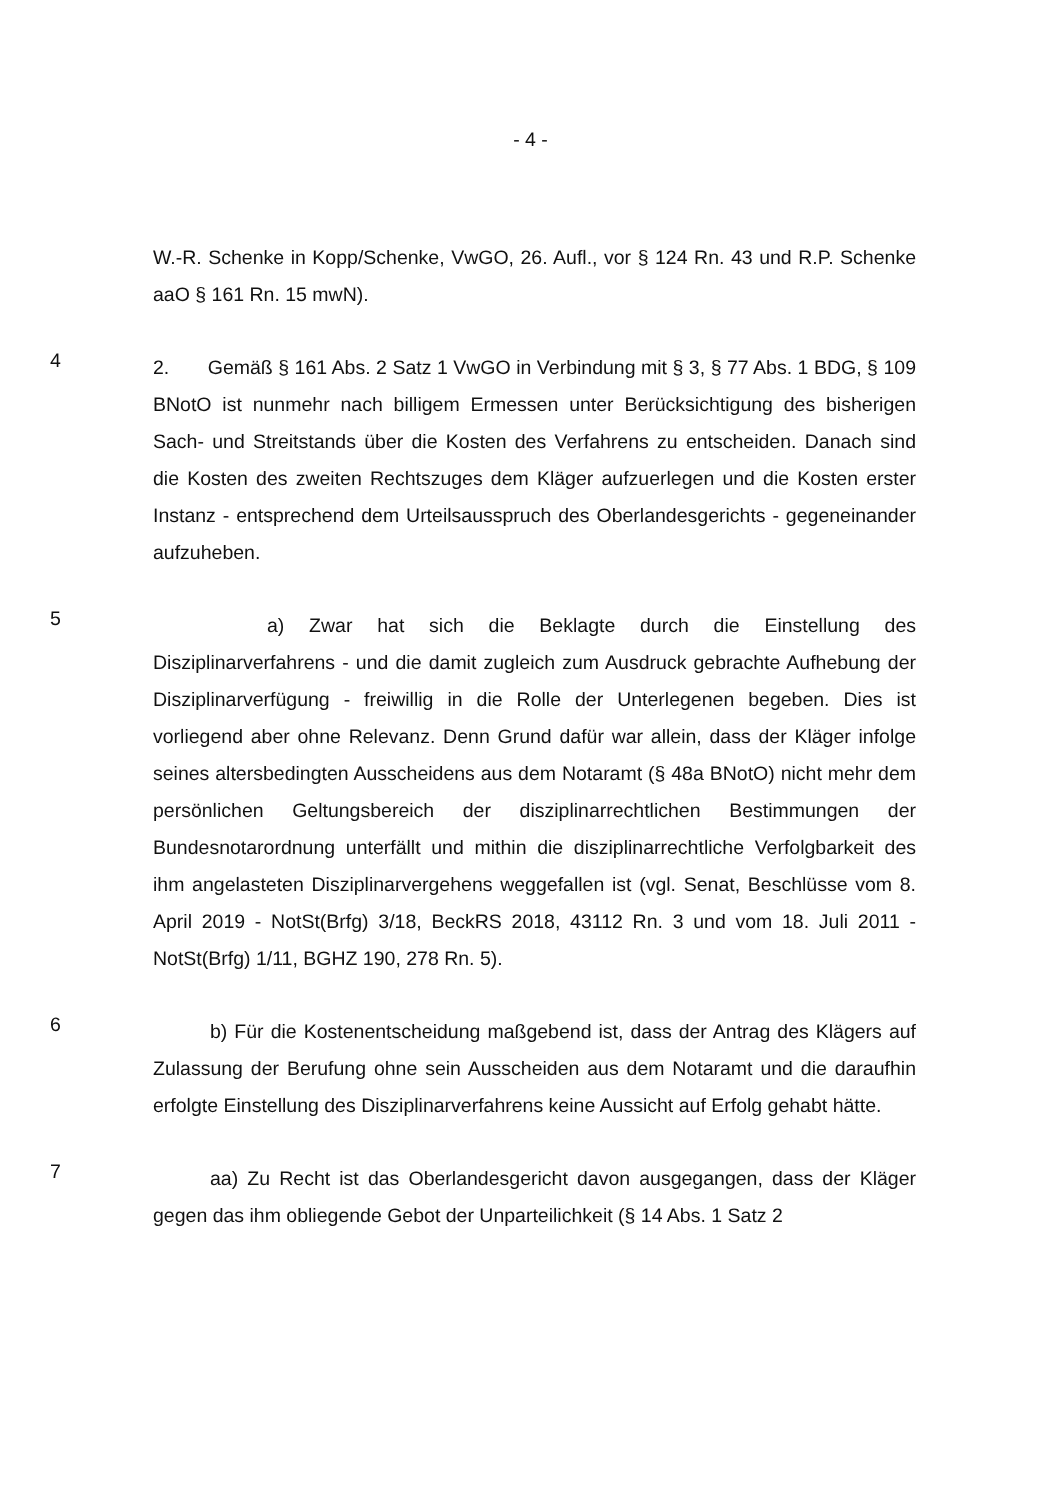- 4 -
W.-R. Schenke in Kopp/Schenke, VwGO, 26. Aufl., vor § 124 Rn. 43 und R.P. Schenke aaO § 161 Rn. 15 mwN).
4
2. Gemäß § 161 Abs. 2 Satz 1 VwGO in Verbindung mit § 3, § 77 Abs. 1 BDG, § 109 BNotO ist nunmehr nach billigem Ermessen unter Berücksichtigung des bisherigen Sach- und Streitstands über die Kosten des Verfahrens zu entscheiden. Danach sind die Kosten des zweiten Rechtszuges dem Kläger aufzuerlegen und die Kosten erster Instanz - entsprechend dem Urteilsausspruch des Oberlandesgerichts - gegeneinander aufzuheben.
5
a) Zwar hat sich die Beklagte durch die Einstellung des Disziplinarverfahrens - und die damit zugleich zum Ausdruck gebrachte Aufhebung der Disziplinarverfügung - freiwillig in die Rolle der Unterlegenen begeben. Dies ist vorliegend aber ohne Relevanz. Denn Grund dafür war allein, dass der Kläger infolge seines altersbedingten Ausscheidens aus dem Notaramt (§ 48a BNotO) nicht mehr dem persönlichen Geltungsbereich der disziplinarrechtlichen Bestimmungen der Bundesnotarordnung unterfällt und mithin die disziplinarrechtliche Verfolgbarkeit des ihm angelasteten Disziplinarvergehens weggefallen ist (vgl. Senat, Beschlüsse vom 8. April 2019 - NotSt(Brfg) 3/18, BeckRS 2018, 43112 Rn. 3 und vom 18. Juli 2011 - NotSt(Brfg) 1/11, BGHZ 190, 278 Rn. 5).
6
b) Für die Kostenentscheidung maßgebend ist, dass der Antrag des Klägers auf Zulassung der Berufung ohne sein Ausscheiden aus dem Notaramt und die daraufhin erfolgte Einstellung des Disziplinarverfahrens keine Aussicht auf Erfolg gehabt hätte.
7
aa) Zu Recht ist das Oberlandesgericht davon ausgegangen, dass der Kläger gegen das ihm obliegende Gebot der Unparteilichkeit (§ 14 Abs. 1 Satz 2